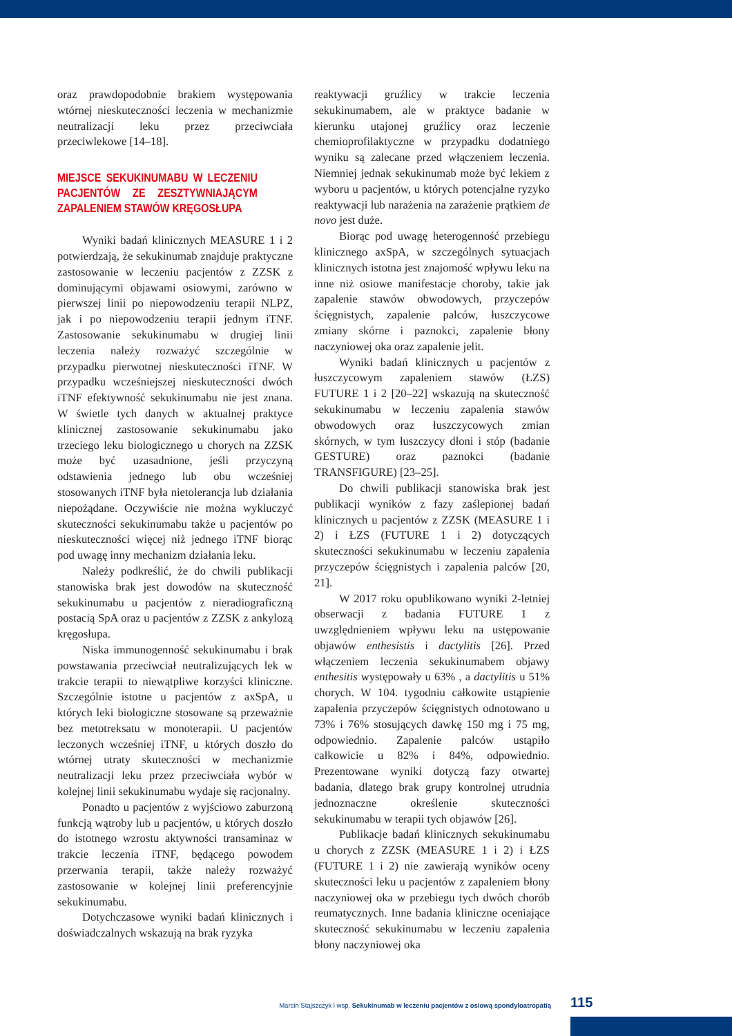oraz prawdopodobnie brakiem występowania wtórnej nieskuteczności leczenia w mechanizmie neutralizacji leku przez przeciwciała przeciwlekowe [14–18].
MIEJSCE SEKUKINUMABU W LECZENIU PACJENTÓW ZE ZESZTYWNIAJĄCYM ZAPALENIEM STAWÓW KRĘGOSŁUPA
Wyniki badań klinicznych MEASURE 1 i 2 potwierdzają, że sekukinumab znajduje praktyczne zastosowanie w leczeniu pacjentów z ZZSK z dominującymi objawami osiowymi, zarówno w pierwszej linii po niepowodzeniu terapii NLPZ, jak i po niepowodzeniu terapii jednym iTNF. Zastosowanie sekukinumabu w drugiej linii leczenia należy rozważyć szczególnie w przypadku pierwotnej nieskuteczności iTNF. W przypadku wcześniejszej nieskuteczności dwóch iTNF efektywność sekukinumabu nie jest znana. W świetle tych danych w aktualnej praktyce klinicznej zastosowanie sekukinumabu jako trzeciego leku biologicznego u chorych na ZZSK może być uzasadnione, jeśli przyczyną odstawienia jednego lub obu wcześniej stosowanych iTNF była nietolerancja lub działania niepożądane. Oczywiście nie można wykluczyć skuteczności sekukinumabu także u pacjentów po nieskuteczności więcej niż jednego iTNF biorąc pod uwagę inny mechanizm działania leku.
Należy podkreślić, że do chwili publikacji stanowiska brak jest dowodów na skuteczność sekukinumabu u pacjentów z nieradiograficzną postacią SpA oraz u pacjentów z ZZSK z ankylozą kręgosłupa.
Niska immunogenność sekukinumabu i brak powstawania przeciwciał neutralizujących lek w trakcie terapii to niewątpliwe korzyści kliniczne. Szczególnie istotne u pacjentów z axSpA, u których leki biologiczne stosowane są przeważnie bez metotreksatu w monoterapii. U pacjentów leczonych wcześniej iTNF, u których doszło do wtórnej utraty skuteczności w mechanizmie neutralizacji leku przez przeciwciała wybór w kolejnej linii sekukinumabu wydaje się racjonalny.
Ponadto u pacjentów z wyjściowo zaburzoną funkcją wątroby lub u pacjentów, u których doszło do istotnego wzrostu aktywności transaminaz w trakcie leczenia iTNF, będącego powodem przerwania terapii, także należy rozważyć zastosowanie w kolejnej linii preferencyjnie sekukinumabu.
Dotychczasowe wyniki badań klinicznych i doświadczalnych wskazują na brak ryzyka
reaktywacji gruźlicy w trakcie leczenia sekukinumabem, ale w praktyce badanie w kierunku utajonej gruźlicy oraz leczenie chemioprofilaktyczne w przypadku dodatniego wyniku są zalecane przed włączeniem leczenia. Niemniej jednak sekukinumab może być lekiem z wyboru u pacjentów, u których potencjalne ryzyko reaktywacji lub narażenia na zarażenie prątkiem de novo jest duże.
Biorąc pod uwagę heterogenność przebiegu klinicznego axSpA, w szczególnych sytuacjach klinicznych istotna jest znajomość wpływu leku na inne niż osiowe manifestacje choroby, takie jak zapalenie stawów obwodowych, przyczepów ścięgnistych, zapalenie palców, łuszczycowe zmiany skórne i paznokci, zapalenie błony naczyniowej oka oraz zapalenie jelit.
Wyniki badań klinicznych u pacjentów z łuszczycowym zapaleniem stawów (ŁZS) FUTURE 1 i 2 [20–22] wskazują na skuteczność sekukinumabu w leczeniu zapalenia stawów obwodowych oraz łuszczycowych zmian skórnych, w tym łuszczycy dłoni i stóp (badanie GESTURE) oraz paznokci (badanie TRANSFIGURE) [23–25].
Do chwili publikacji stanowiska brak jest publikacji wyników z fazy zaślepionej badań klinicznych u pacjentów z ZZSK (MEASURE 1 i 2) i ŁZS (FUTURE 1 i 2) dotyczących skuteczności sekukinumabu w leczeniu zapalenia przyczepów ścięgnistych i zapalenia palców [20, 21].
W 2017 roku opublikowano wyniki 2-letniej obserwacji z badania FUTURE 1 z uwzględnieniem wpływu leku na ustępowanie objawów enthesistis i dactylitis [26]. Przed włączeniem leczenia sekukinumabem objawy enthesitis występowały u 63% , a dactylitis u 51% chorych. W 104. tygodniu całkowite ustąpienie zapalenia przyczepów ścięgnistych odnotowano u 73% i 76% stosujących dawkę 150 mg i 75 mg, odpowiednio. Zapalenie palców ustąpiło całkowicie u 82% i 84%, odpowiednio. Prezentowane wyniki dotyczą fazy otwartej badania, dlatego brak grupy kontrolnej utrudnia jednoznaczne określenie skuteczności sekukinumabu w terapii tych objawów [26].
Publikacje badań klinicznych sekukinumabu u chorych z ZZSK (MEASURE 1 i 2) i ŁZS (FUTURE 1 i 2) nie zawierają wyników oceny skuteczności leku u pacjentów z zapaleniem błony naczyniowej oka w przebiegu tych dwóch chorób reumatycznych. Inne badania kliniczne oceniające skuteczność sekukinumabu w leczeniu zapalenia błony naczyniowej oka
Marcin Stajszczyk i wsp. Sekukinumab w leczeniu pacjentów z osiową spondyloatropatią 115